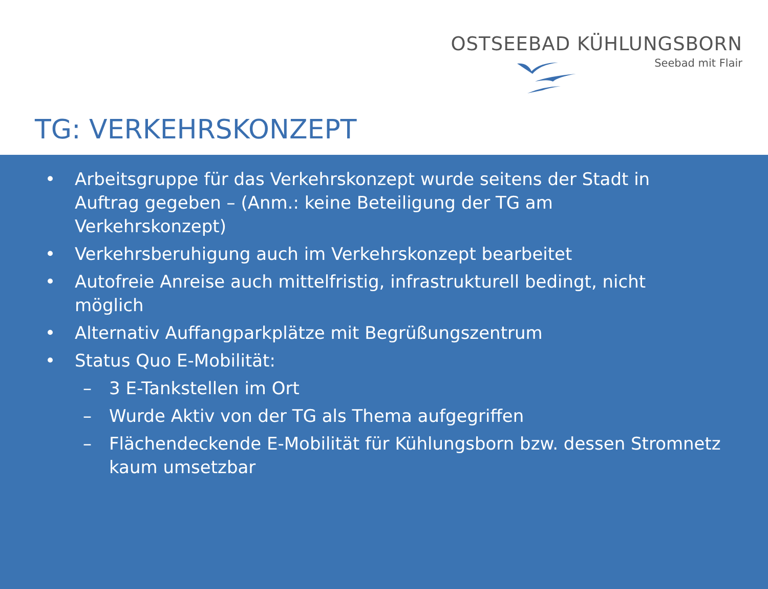OSTSEEBAD KÜHLUNGSBORN
Seebad mit Flair
TG: VERKEHRSKONZEPT
• Arbeitsgruppe für das Verkehrskonzept wurde seitens der Stadt in Auftrag gegeben – (Anm.: keine Beteiligung der TG am Verkehrskonzept)
• Verkehrsberuhigung auch im Verkehrskonzept bearbeitet
• Autofreie Anreise auch mittelfristig, infrastrukturell bedingt, nicht möglich
• Alternativ Auffangparkplätze mit Begrüßungszentrum
• Status Quo E-Mobilität:
– 3 E-Tankstellen im Ort
– Wurde Aktiv von der TG als Thema aufgegriffen
– Flächendeckende E-Mobilität für Kühlungsborn bzw. dessen Stromnetz kaum umsetzbar